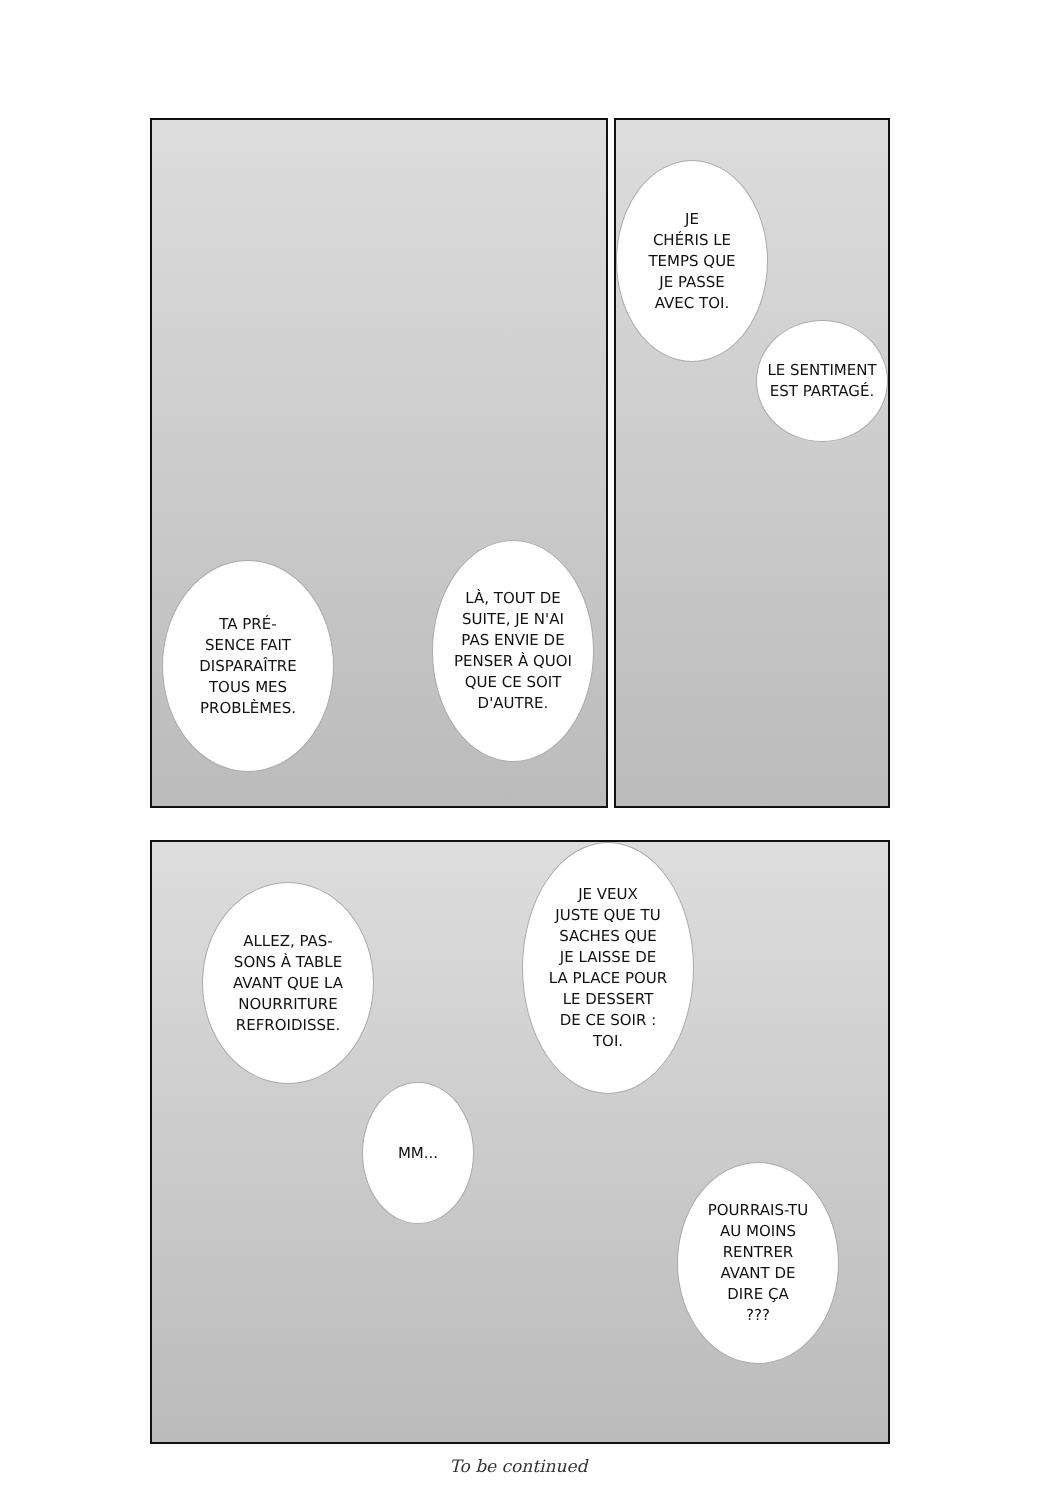TA PRÉ-
SENCE FAIT
DISPARAÎTRE
TOUS MES
PROBLÈMES.
LÀ, TOUT DE
SUITE, JE N'AI
PAS ENVIE DE
PENSER À QUOI
QUE CE SOIT
D'AUTRE.
JE
CHÉRIS LE
TEMPS QUE
JE PASSE
AVEC TOI.
LE SENTIMENT
EST PARTAGÉ.
ALLEZ, PAS-
SONS À TABLE
AVANT QUE LA
NOURRITURE
REFROIDISSE.
JE VEUX
JUSTE QUE TU
SACHES QUE
JE LAISSE DE
LA PLACE POUR
LE DESSERT
DE CE SOIR :
TOI.
MM...
POURRAIS-TU
AU MOINS
RENTRER
AVANT DE
DIRE ÇA
???
To be continued